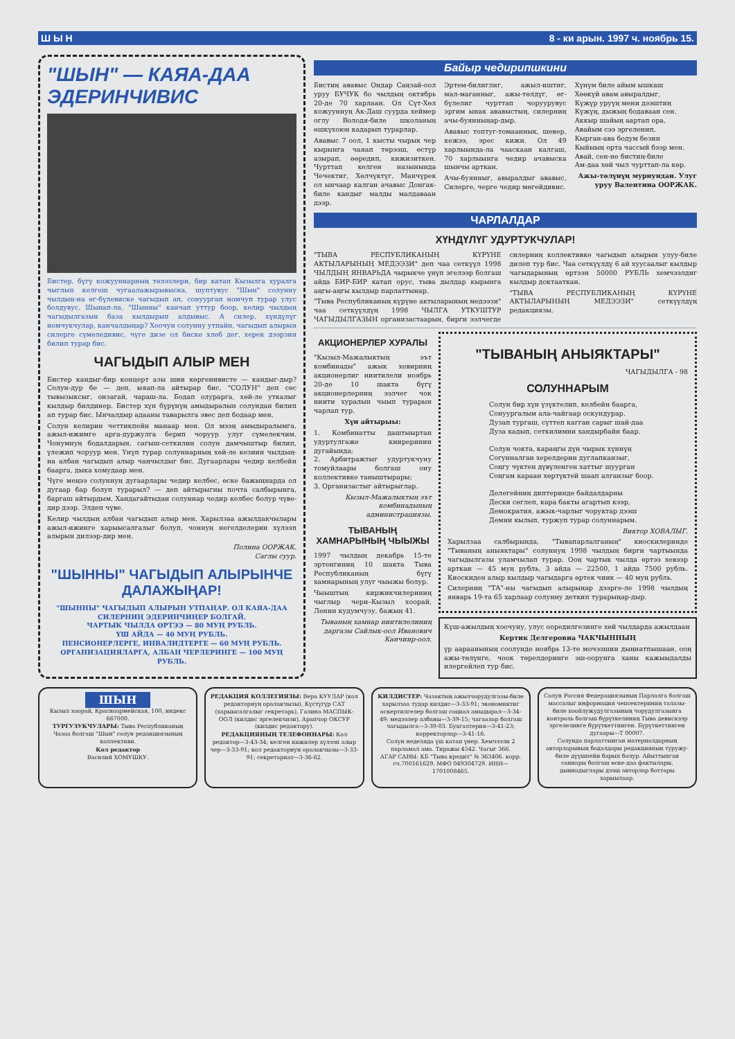Ш Ы Н 8 - ки арын. 1997 ч. ноябрь 15.
"ШЫН" — КАЯА-ДАА ЭДЕРИНЧИВИС
Бистер, бүгү кожууннарның төлээлери, бир катап Кызылга хуралга чыглып келгеш чугаалажырывыска, шуптувус "Шын" солунну чылдың-на өг-бүлевиске чагыдып ап, сонуургап номчуп турар улус болдувус. Шынап-ла, "Шынны" канчап уттур боор, келир чылдың чагыдылгазын база кылдырып алдывыс. А силер, хүндүлүг номчукчулар, канчалдыңар? Хоочун солунну утпайн, чагыдып алырын силерге сүмеледивис, чүге дизе ол биске хлеб дег, херек дээрзин билип турар бис.
ЧАГЫДЫП АЛЫР МЕН
Бистер кандыг-бир концерт азы шии көргенивисте — кандыг-дыр? Солун-дур бе — деп, ыяап-ла айтырар бис. "СОЛУН" деп сөс тывызыксыг, онзагай, чараш-ла. Бодап олурарга, хөй-ле уткалыг кылдыр билдинер. Бистер хүн бүрүнүң амыдыралын солундан билип ап турар бис. Ынчалдыр адааны тавар­ылга эвес деп бодаар мен.
Солун келирин четтикпейн манаар мен. Ол мээң амыдыралымга, ажыл-ижимге арга-дуржулга берип чорууր улуг сүмелекчим. Чонумнуң бодалдарын, сагыш-сеткилин солун дамчыштыр билип, үлежип чоруур мен. Үнүп турар солуннарның хөй-ле кезиин чылдың-на албан чагыдып алыр чаңчылдыг бис. Дугаарлары чедир келбейн баарга, дыка хомудаар мен.
Чүге меңээ солуннуң дугаарлары чедир келбес, өске бажыңнарда ол дугаар бар болуп турарыл? — деп айтырыгны почта салбырынга, баргаш айтырдым. Хандагайтыдан солуннар чедир келбес болур чүве-дир дээр. Элдеп чүве.
Келир чылдың албан чагыдып алыр мен. Харылзаа ажылдакчылары ажыл-ижинге харыысалгалыг болуп, чоннуң негелделерин хүлээп алырын дилээр-дир мен.
Полина ООРЖАК.
Саглы суур.
"ШЫННЫ" ЧАГЫДЫП АЛЫРЫНЧЕ ДАЛАЖЫҢАР!
"ШЫННЫ" ЧАГЫДЫП АЛЫРЫН УТПАҢАР. ОЛ КАЯА-ДАА СИЛЕРНИҢ ЭДЕРИНЧИҢЕР БОЛГАЙ.
ЧАРТЫК ЧЫЛДА ӨРТЭЭ — 80 МУҢ РУБЛЬ.
ҮШ АЙДА — 40 МУҢ РУБЛЬ.
ПЕНСИОНЕРЛЕРГЕ, ИНВАЛИДТЕРГЕ — 60 МУҢ РУБЛЬ.
ОРГАНИЗАЦИЯЛАРГА, АЛБАН ЧЕРЛЕРИНГЕ — 100 МУҢ РУБЛЬ.
Байыр чедирипшкини
Бистиң ававыс Ондар Саңзай-оол уруу БУЧУК бо чылдың октябрь 20-де 70 харлаан. Ол Сүт-Хөл кожууннуң Ак-Даш суурда хеймер оглу Володя-биле школаның өшкүхоюн кадарып турарлар.
Ававыс 7 оол, 1 кысты чырык чер кырынга чаяап төрээш, өстүр азырап, өөредип, кижизиткен. Чурттап келген назынында Чечектиг, Хөлчүктүг, Манчүрек ол ынчаар калган ачавыс Донгак-биле кандыг малды малдаваан дээр.
Эртем-билиглиг, ажыл-иштиг, мал-маганныг, ажы-төлдүг, өг-бүлелиг чурттап чоруурувус эргим ынак ававыстың, силерниң ачы-буянныңар-дыр.
Ававыс топтуг-томааннык, шевер, кежээ, эрес кижи. Ол 49 харлыында-ла чааскаан калгаш, 70 харлыынга чедир ачавыска шынчы арткан.
Ачы-буянныг, авыралдыг ававыс, Силерге, черге чедир мөгейдивис.
Хүнүм биле айым ышкаш
Хөөкүй авам авыралдыг,
Күжүр уруүң мени дээштиң
Күжүң, дыжың бодаваан сен.
Аккыр шайың аартап ора,
Авайым сээ эргеленип,
Кырган-ава бодум безин
Кыйыың орта чассый бээр мен.
Авай, сен-не бистиң-биле
Ам-даа хөй чыл чурттап-ла көр.
Ажы-төлүнүң мурнундан. Улуг уруу Валентина ООРЖАК.
ЧАРЛАЛДАР
ХҮНДҮЛҮГ УДУРТУКЧУЛАР!
"ТЫВА РЕСПУБЛИКАНЫҢ КҮРҮНЕ АКТЫЛАРЫНЫҢ МЕДЭЭЗИ" деп чаа сеткүүл 1998 ЧЫЛДЫҢ ЯНВАРЬДА чырыкче үнүп эгелээр болгаш айда БИР-БИР катап орус, тыва дылдар кырынга аңгы-аңгы кылдыр парлаттынар.
"Тыва Республиканың күрүне актыларының медээзи" чаа сеткүүлдүң 1998 ЧЫЛГА УТКУШТУР ЧАГЫДЫЛГАЗЫН организастаарын, бирги ээлчегде силерниң коллективке чагыдып алырын улуу-биле дилеп тур бис. Чаа сеткүүлдү 6 ай хуусаалыг кылдыр чагыдарының өртээн 50000 РУБЛЬ хемчээлдиг кылдыр доктааткан.
"ТЫВА РЕСПУБЛИКАНЫҢ КҮРҮНЕ АКТЫЛАРЫНЫҢ МЕДЭЭЗИ" сеткүүлдүң редакциязы.
АКЦИОНЕРЛЕР ХУРАЛЫ
"Кызыл-Мажалыктың эът комбинады" ажык хевирниң акционерлиг ниитилели ноябрь 20-де 10 шакта бүгү акционерлерниң ээлчег чок ниити хуралын чыып турарын чарлап тур.
Хүн айтырыы:
1. Комбинатты даштыыртан удуртулгаже кииреринин дугайында;
2. Арбитражтыг удуртукчуну томуйлаары болгаш ону коллективке таныштырары;
3. Организастыг айтырыглар.
Кызыл-Мажалыктың эът комбинадының администрациязы.
ТЫВАНЫҢ ХАМНАРЫНЫҢ ЧЫЫЖЫ
1997 чылдың декабрь 15-те эртенгиниң 10 шакта Тыва Республиканың бүгү хамнарының улуг чыыжы болур.
Чыыштың киржикчилериниң чыглыр чери–Кызыл хоорай, Ленин кудумчузу, бажың 41.
Тываның хамнар ниитилелиниң даргазы Сайлык-оол Иванович Канчиир-оол.
"ТЫВАНЫҢ АНЫЯКТАРЫ"
ЧАГЫДЫЛГА - 98
СОЛУННАРЫМ
Солун бир хүн үзүктелип, келбейн баарга,
Сонуургалым ала-чайгаар оскундурар.
Дузап тургаш, сүттеп кагган сарыг шай-даа
Дуза кадып, сеткилимни хандырбайн баар.
Солун чокта, караңгы дүн чырык хүннүң
Согунналган херелдерин дуглапканзыг,
Соңгу чүктен дүвүленген хаттыг шуурган
Соңгам караан хөртүктей шаап алганзыг боор.
Делегейниң диптеринде байдалдарны
Дески сөглеп, кара бакты агартып кээр,
Демократия, ажык-чарлыг чоруктар дээш
Демни кылып, туржуп турар солуннарым.
Виктор ХОВАЛЫГ.
Харылзаа салбырында, "Тывапарлалганың" киоскилеринде "Тываның аныяктары" солуннуң 1998 чылдың бирги чартыында чагыдылгазы уламчылап турар. Ооң чартык чылда өртээ хевээр арткан — 45 муң рубль, 3 айда — 22500, 1 айда 7500 рубль. Киоскиден алыр кылдыр чагыдарга өртек чиик — 40 муң рубль.
Силерниң "ТА"-ны чагыдып алырыңар дээрге-ле 1998 чылдың январь 19-та 65 харлаар солунну деткип турарыңар-дыр.
Күш-ажылдың хоочуну, улус ооредилгезинге хөй чылдарда ажылдаан
Кертик Делгеровна ЧАКЧЫННЫҢ
үр аараанының соолунде ноябрь 13-те мочээшин дыңнатпышаан, ооң ажы-төлүнге, чоок төрелдеринге эш-оорунга ханы кажыыдалды илергейлеп тур бис.
ШЫН
Кызыл хоорай, Красноармейская, 100, индекс 667000.
ТУРГУЗУКЧУЛАРЫ: Тыва Республиканың Чазаа болгаш "Шын" солун редакциязының коллективи.
Кол редактор
Василий ХОМУШКУ.
РЕДАКЦИЯ КОЛЛЕГИЯЗЫ: Вера КУУЛАР (кол редакторнуң оралакчызы), Күстүгүр САТ (харыысалгалыг секретарь), Галина МАСПЫК-ООЛ (килдис эргелекчизи), Арапчор ОКСУР (килдис редакторy).
РЕДАКЦИЯНЫҢ ТЕЛЕФОННАРЫ: Кол редактор—3-43-34; келген кижилер хүлээп алыр чер—3-33-91; кол редакторнуң оралакчызы—3-33-91; секретариат—3-36-82.
КИЛДИСТЕР: Чазактың ажылчорудулгазы-биле харылзаа тудар килдис—3-33-91; экономиктиг оскерт­илгелер болгаш социал амыдырал—3-34-49; медээлер албаны—3-39-15; чагаалар болгаш чагыдылга—3-39-03. Бухгалтерия—3-41-23; корректорлар—3-41-16.
Солун неделяда үш катап үнер. Хемчээли 2 парламал ама. Тиражы 4542. Чагыг 366.
АГАР САНЫ: КБ "Тыва кредит" № 363406. корр. сч.700161629. МФО 049304729. ИНН—1701008465.
Солун Россия Федерациязының Парлалга болгаш массалыг информация чепсектериниң талазы-биле хоойлужудулгазының чорудулгазынга контроль болгаш бүрүткелиниң Тыва девискээр эргелелинге бүрүткеттинген. Бүрүткеттинген дугаары—Т 00007.
Солунда парлаттынган материалдарның авторларының бодалдары редакцияның туружу-биле дүүшпейн барып болур. Айыттынган саннары болгаш өске-даа фактылары, дыңнадыглары дээш авторлар боттары харыылаар.